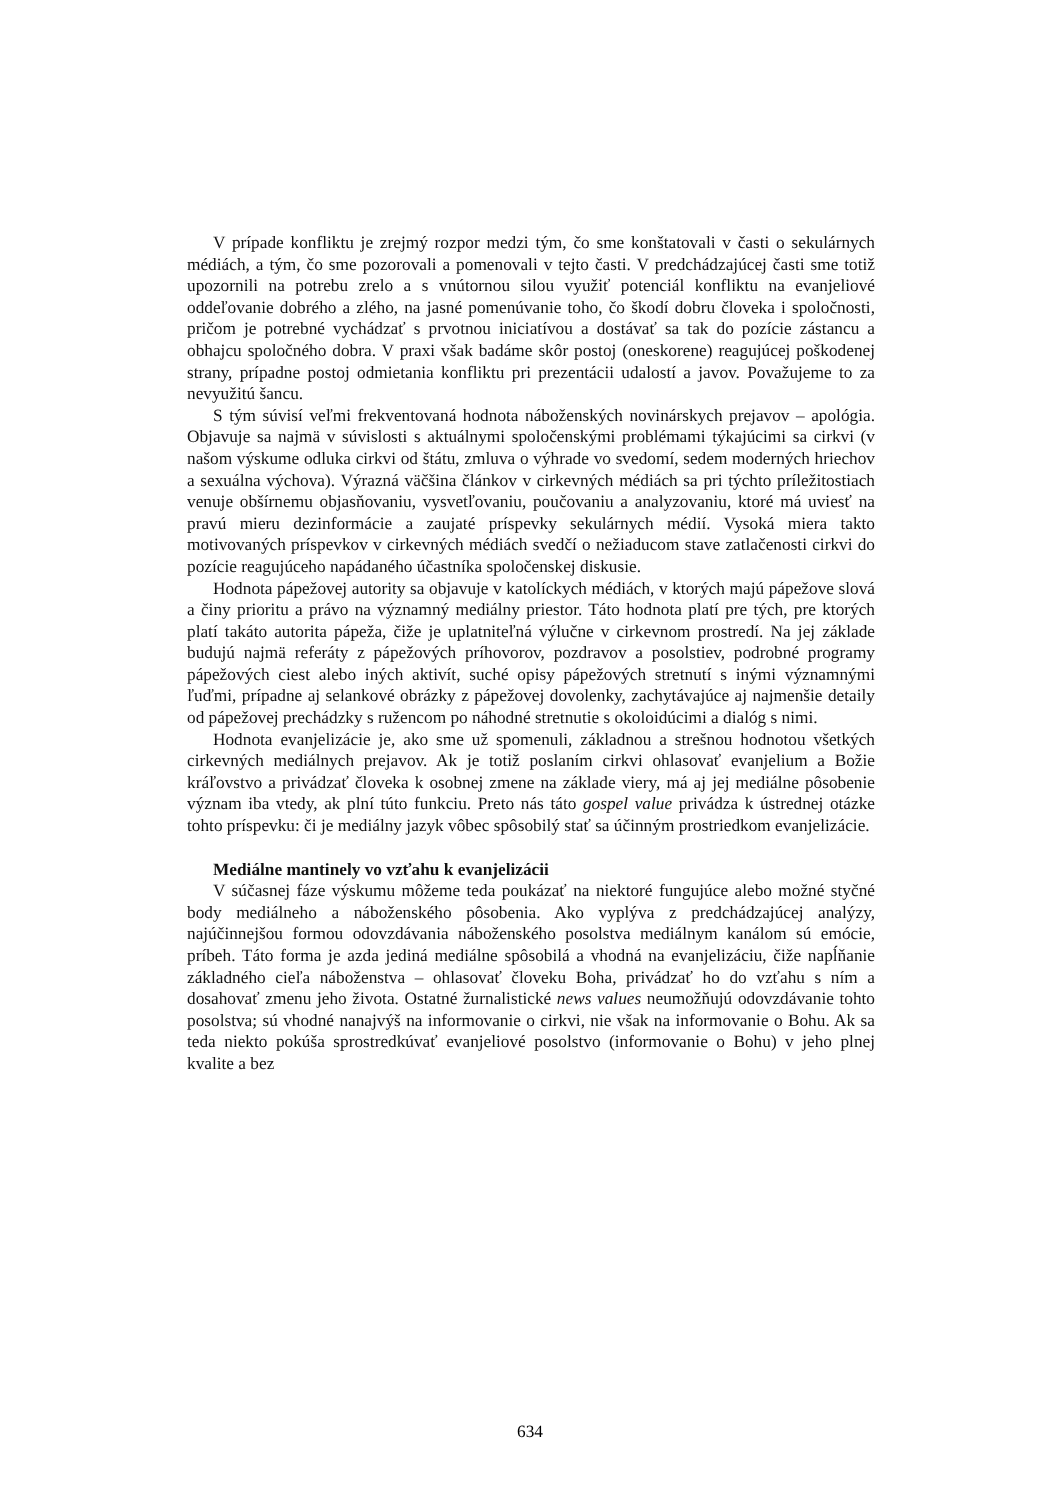V prípade konfliktu je zrejmý rozpor medzi tým, čo sme konštatovali v časti o sekulárnych médiách, a tým, čo sme pozorovali a pomenovali v tejto časti. V predchádzajúcej časti sme totiž upozornili na potrebu zrelo a s vnútornou silou využiť potenciál konfliktu na evanjeliové oddeľovanie dobrého a zlého, na jasné pomenúvanie toho, čo škodí dobru človeka i spoločnosti, pričom je potrebné vychádzať s prvotnou iniciatívou a dostávať sa tak do pozície zástancu a obhajcu spoločného dobra. V praxi však badáme skôr postoj (oneskorene) reagujúcej poškodenej strany, prípadne postoj odmietania konfliktu pri prezentácii udalostí a javov. Považujeme to za nevyužitú šancu.
S tým súvisí veľmi frekventovaná hodnota náboženských novinárskych prejavov – apológia. Objavuje sa najmä v súvislosti s aktuálnymi spoločenskými problémami týkajúcimi sa cirkvi (v našom výskume odluka cirkvi od štátu, zmluva o výhrade vo svedomí, sedem moderných hriechov a sexuálna výchova). Výrazná väčšina článkov v cirkevných médiách sa pri týchto príležitostiach venuje obšírnemu objasňovaniu, vysvetľovaniu, poučovaniu a analyzovaniu, ktoré má uviesť na pravú mieru dezinformácie a zaujaté príspevky sekulárnych médií. Vysoká miera takto motivovaných príspevkov v cirkevných médiách svedčí o nežiaducom stave zatlačenosti cirkvi do pozície reagujúceho napádaného účastníka spoločenskej diskusie.
Hodnota pápežovej autority sa objavuje v katolíckych médiách, v ktorých majú pápežove slová a činy prioritu a právo na významný mediálny priestor. Táto hodnota platí pre tých, pre ktorých platí takáto autorita pápeža, čiže je uplatniteľná výlučne v cirkevnom prostredí. Na jej základe budujú najmä referáty z pápežových príhovorov, pozdravov a posolstiev, podrobné programy pápežových ciest alebo iných aktivít, suché opisy pápežových stretnutí s inými významnými ľuďmi, prípadne aj selankové obrázky z pápežovej dovolenky, zachytávajúce aj najmenšie detaily od pápežovej prechádzky s ružencom po náhodné stretnutie s okoloidúcimi a dialóg s nimi.
Hodnota evanjelizácie je, ako sme už spomenuli, základnou a strešnou hodnotou všetkých cirkevných mediálnych prejavov. Ak je totiž poslaním cirkvi ohlasovať evanjelium a Božie kráľovstvo a privádzať človeka k osobnej zmene na základe viery, má aj jej mediálne pôsobenie význam iba vtedy, ak plní túto funkciu. Preto nás táto gospel value privádza k ústrednej otázke tohto príspevku: či je mediálny jazyk vôbec spôsobilý stať sa účinným prostriedkom evanjelizácie.
Mediálne mantinely vo vzťahu k evanjelizácii
V súčasnej fáze výskumu môžeme teda poukázať na niektoré fungujúce alebo možné styčné body mediálneho a náboženského pôsobenia. Ako vyplýva z predchádzajúcej analýzy, najúčinnejšou formou odovzdávania náboženského posolstva mediálnym kanálom sú emócie, príbeh. Táto forma je azda jediná mediálne spôsobilá a vhodná na evanjelizáciu, čiže napĺňanie základného cieľa náboženstva – ohlasovať človeku Boha, privádzať ho do vzťahu s ním a dosahovať zmenu jeho života. Ostatné žurnalistické news values neumožňujú odovzdávanie tohto posolstva; sú vhodné nanajvýš na informovanie o cirkvi, nie však na informovanie o Bohu. Ak sa teda niekto pokúša sprostredkúvať evanjeliové posolstvo (informovanie o Bohu) v jeho plnej kvalite a bez
634